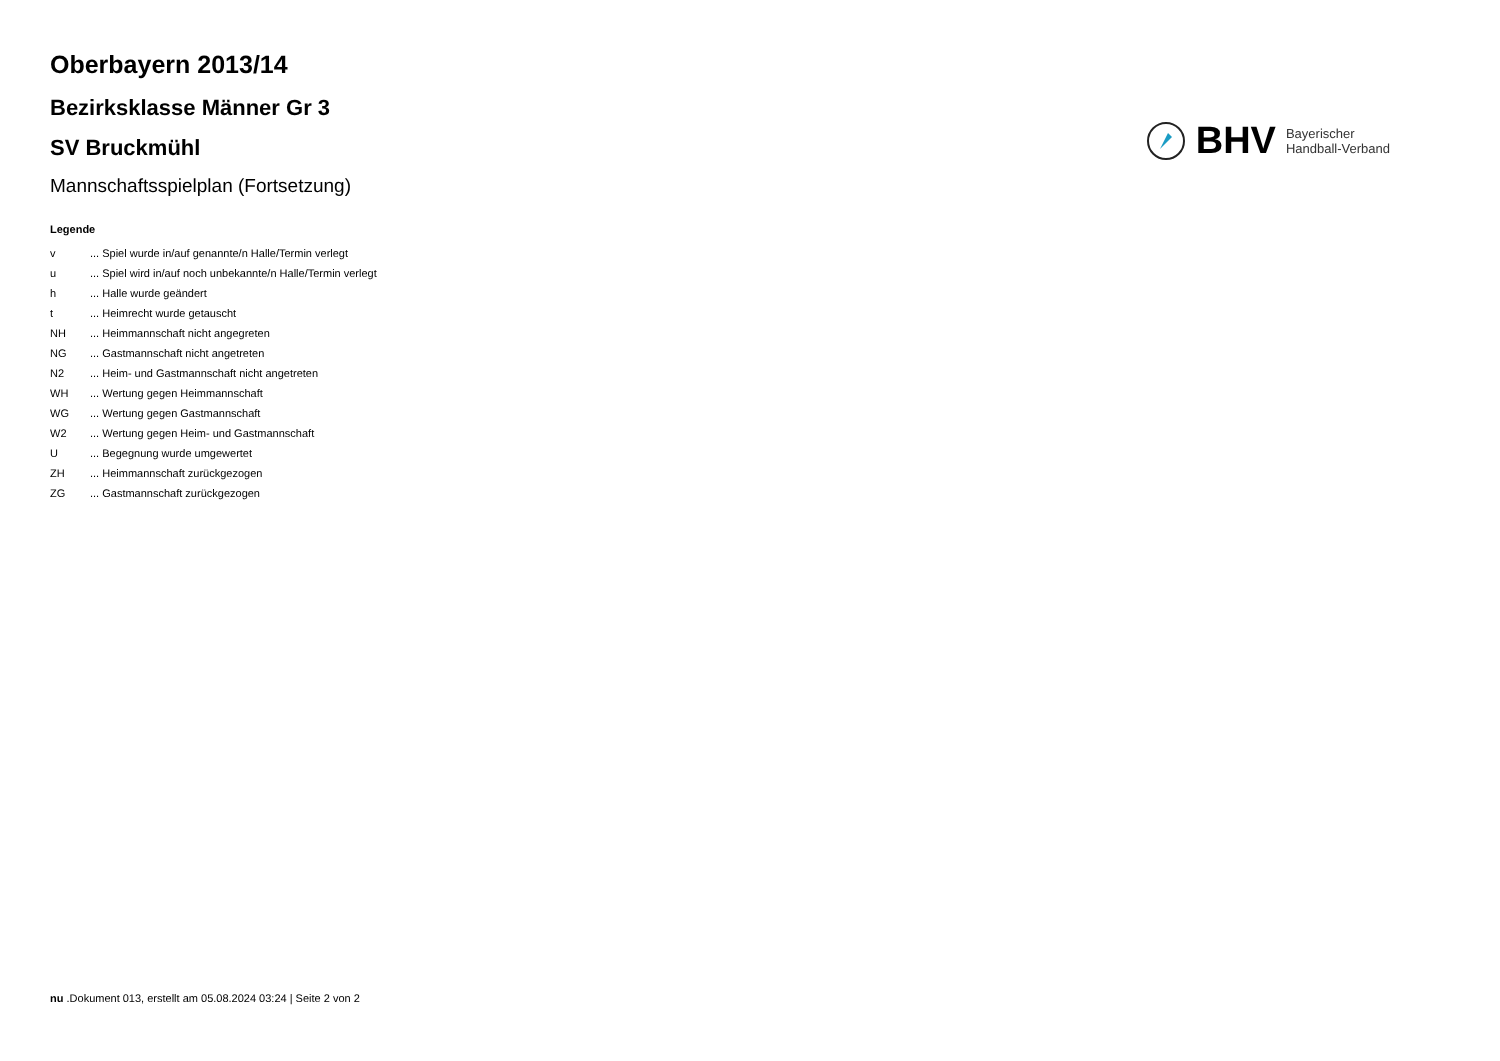Oberbayern 2013/14
Bezirksklasse Männer Gr 3
SV Bruckmühl
Mannschaftsspielplan (Fortsetzung)
BHV
Bayerischer
Handball-Verband
Legende
| v | ... Spiel wurde in/auf genannte/n Halle/Termin verlegt |
| u | ... Spiel wird in/auf noch unbekannte/n Halle/Termin verlegt |
| h | ... Halle wurde geändert |
| t | ... Heimrecht wurde getauscht |
| NH | ... Heimmannschaft nicht angegreten |
| NG | ... Gastmannschaft nicht angetreten |
| N2 | ... Heim- und Gastmannschaft nicht angetreten |
| WH | ... Wertung gegen Heimmannschaft |
| WG | ... Wertung gegen Gastmannschaft |
| W2 | ... Wertung gegen Heim- und Gastmannschaft |
| U | ... Begegnung wurde umgewertet |
| ZH | ... Heimmannschaft zurückgezogen |
| ZG | ... Gastmannschaft zurückgezogen |
nu .Dokument 013, erstellt am 05.08.2024 03:24 | Seite 2 von 2